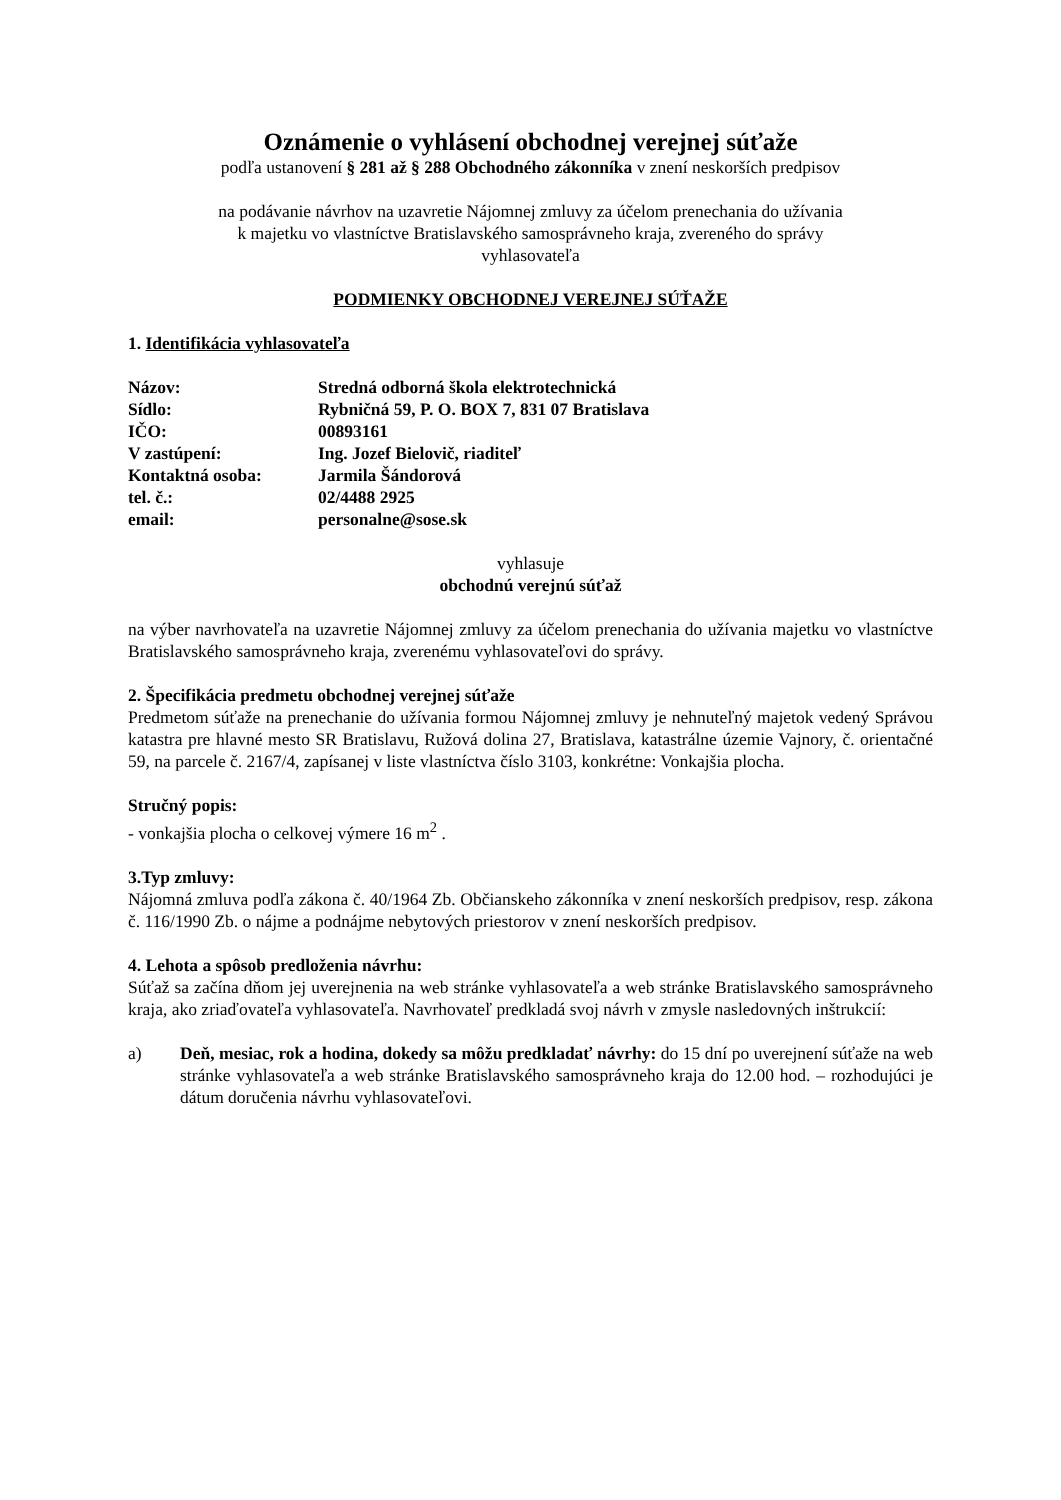Oznámenie o vyhlásení obchodnej verejnej súťaže
podľa ustanovení § 281 až § 288 Obchodného zákonníka v znení neskorších predpisov
na podávanie návrhov na uzavretie Nájomnej zmluvy za účelom prenechania do užívania
k majetku vo vlastníctve Bratislavského samosprávneho kraja, zvereného do správy
vyhlasovateľa
PODMIENKY OBCHODNEJ VEREJNEJ SÚŤAŽE
1. Identifikácia vyhlasovateľa
| Názov: | Stredná odborná škola elektrotechnická |
| Sídlo: | Rybničná 59, P. O. BOX 7, 831 07 Bratislava |
| IČO: | 00893161 |
| V zastúpení: | Ing. Jozef Bielovič, riaditeľ |
| Kontaktná osoba: | Jarmila Šándorová |
| tel. č.: | 02/4488 2925 |
| email: | personalne@sose.sk |
vyhlasuje
obchodnú verejnú súťaž
na výber navrhovateľa na uzavretie Nájomnej zmluvy za účelom prenechania do užívania majetku vo vlastníctve Bratislavského samosprávneho kraja, zverenému vyhlasovateľovi do správy.
2. Špecifikácia predmetu obchodnej verejnej súťaže
Predmetom súťaže na prenechanie do užívania formou Nájomnej zmluvy je nehnuteľný majetok vedený Správou katastra pre hlavné mesto SR Bratislavu, Ružová dolina 27, Bratislava, katastrálne územie Vajnory, č. orientačné 59, na parcele č. 2167/4, zapísanej v liste vlastníctva číslo 3103, konkrétne: Vonkajšia plocha.
Stručný popis:
- vonkajšia plocha o celkovej výmere 16 m<sup>2</sup> .
3.Typ zmluvy:
Nájomná zmluva podľa zákona č. 40/1964 Zb. Občianskeho zákonníka v znení neskorších predpisov, resp. zákona č. 116/1990 Zb. o nájme a podnájme nebytových priestorov v znení neskorších predpisov.
4. Lehota a spôsob predloženia návrhu:
Súťaž sa začína dňom jej uverejnenia na web stránke vyhlasovateľa a web stránke Bratislavského samosprávneho kraja, ako zriaďovateľa vyhlasovateľa. Navrhovateľ predkladá svoj návrh v zmysle nasledovných inštrukcií:
a) Deň, mesiac, rok a hodina, dokedy sa môžu predkladať návrhy: do 15 dní po uverejnení súťaže na web stránke vyhlasovateľa a web stránke Bratislavského samosprávneho kraja do 12.00 hod. – rozhodujúci je dátum doručenia návrhu vyhlasovateľovi.